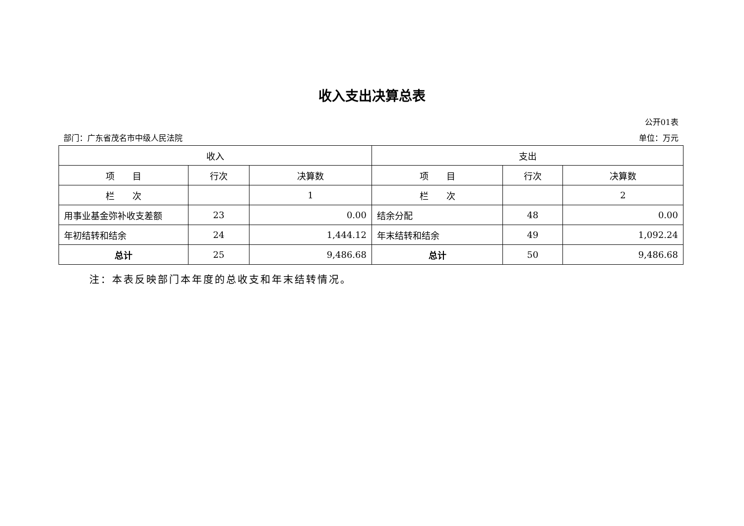收入支出决算总表
公开01表
部门：广东省茂名市中级人民法院 单位：万元
| 收入 | | | 支出 | | |
| 项 目 | 行次 | 决算数 | 项 目 | 行次 | 决算数 |
| 栏 次 | | 1 | 栏 次 | | 2 |
| 用事业基金弥补收支差额 | 23 | 0.00 | 结余分配 | 48 | 0.00 |
| 年初结转和结余 | 24 | 1,444.12 | 年末结转和结余 | 49 | 1,092.24 |
| 总计 | 25 | 9,486.68 | 总计 | 50 | 9,486.68 |
注：本表反映部门本年度的总收支和年末结转情况。